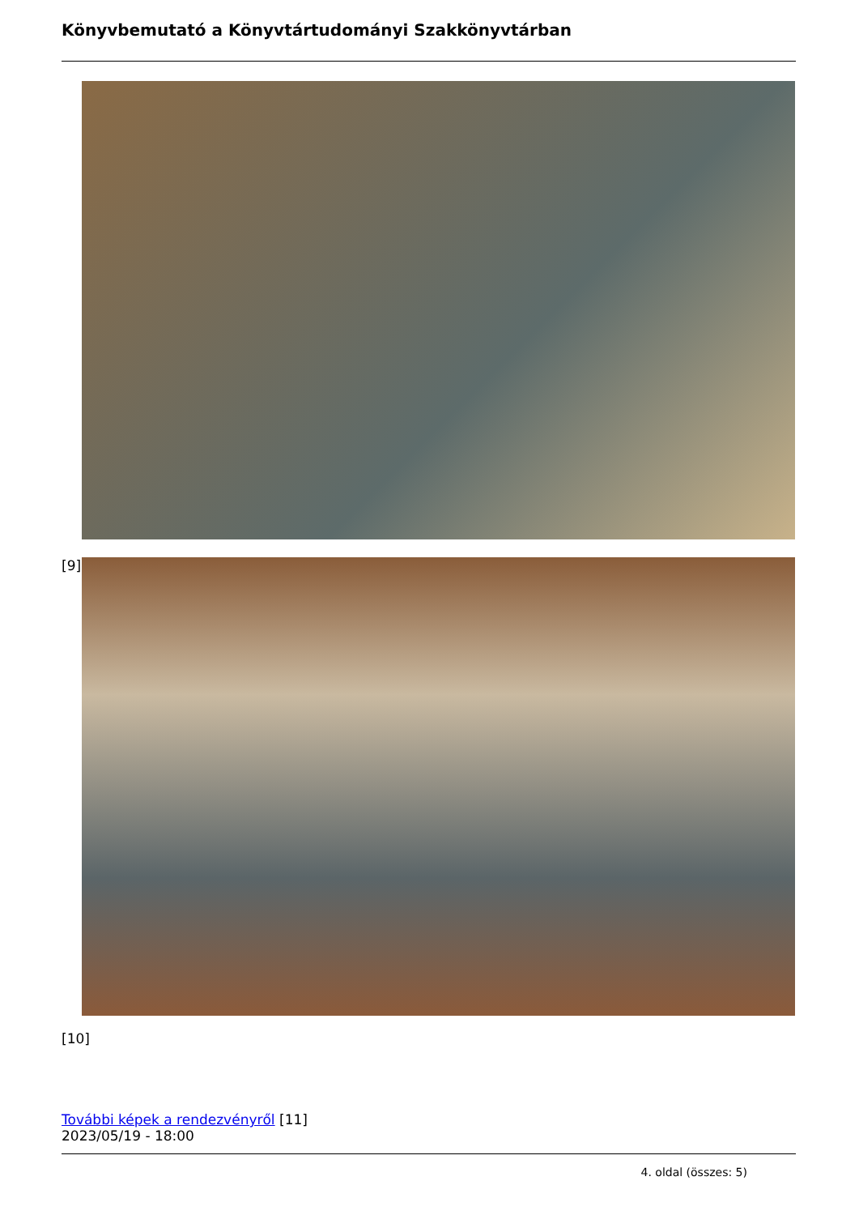Könyvbemutató a Könyvtártudományi Szakkönyvtárban
[9]
[10]
További képek a rendezvényről [11]
2023/05/19 - 18:00
4. oldal (összes: 5)